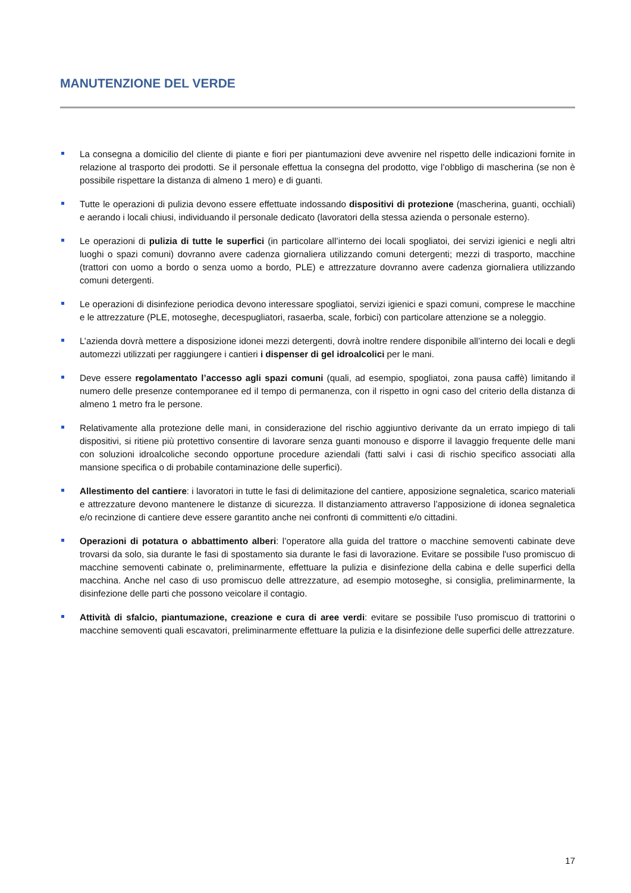MANUTENZIONE DEL VERDE
La consegna a domicilio del cliente di piante e fiori per piantumazioni deve avvenire nel rispetto delle indicazioni fornite in relazione al trasporto dei prodotti. Se il personale effettua la consegna del prodotto, vige l’obbligo di mascherina (se non è possibile rispettare la distanza di almeno 1 mero) e di guanti.
Tutte le operazioni di pulizia devono essere effettuate indossando dispositivi di protezione (mascherina, guanti, occhiali) e aerando i locali chiusi, individuando il personale dedicato (lavoratori della stessa azienda o personale esterno).
Le operazioni di pulizia di tutte le superfici (in particolare all’interno dei locali spogliatoi, dei servizi igienici e negli altri luoghi o spazi comuni) dovranno avere cadenza giornaliera utilizzando comuni detergenti; mezzi di trasporto, macchine (trattori con uomo a bordo o senza uomo a bordo, PLE) e attrezzature dovranno avere cadenza giornaliera utilizzando comuni detergenti.
Le operazioni di disinfezione periodica devono interessare spogliatoi, servizi igienici e spazi comuni, comprese le macchine e le attrezzature (PLE, motoseghe, decespugliatori, rasaerba, scale, forbici) con particolare attenzione se a noleggio.
L’azienda dovrà mettere a disposizione idonei mezzi detergenti, dovrà inoltre rendere disponibile all’interno dei locali e degli automezzi utilizzati per raggiungere i cantieri i dispenser di gel idroalcolici per le mani.
Deve essere regolamentato l’accesso agli spazi comuni (quali, ad esempio, spogliatoi, zona pausa caffè) limitando il numero delle presenze contemporanee ed il tempo di permanenza, con il rispetto in ogni caso del criterio della distanza di almeno 1 metro fra le persone.
Relativamente alla protezione delle mani, in considerazione del rischio aggiuntivo derivante da un errato impiego di tali dispositivi, si ritiene più protettivo consentire di lavorare senza guanti monouso e disporre il lavaggio frequente delle mani con soluzioni idroalcoliche secondo opportune procedure aziendali (fatti salvi i casi di rischio specifico associati alla mansione specifica o di probabile contaminazione delle superfici).
Allestimento del cantiere: i lavoratori in tutte le fasi di delimitazione del cantiere, apposizione segnaletica, scarico materiali e attrezzature devono mantenere le distanze di sicurezza. Il distanziamento attraverso l’apposizione di idonea segnaletica e/o recinzione di cantiere deve essere garantito anche nei confronti di committenti e/o cittadini.
Operazioni di potatura o abbattimento alberi: l’operatore alla guida del trattore o macchine semoventi cabinate deve trovarsi da solo, sia durante le fasi di spostamento sia durante le fasi di lavorazione. Evitare se possibile l'uso promiscuo di macchine semoventi cabinate o, preliminarmente, effettuare la pulizia e disinfezione della cabina e delle superfici della macchina. Anche nel caso di uso promiscuo delle attrezzature, ad esempio motoseghe, si consiglia, preliminarmente, la disinfezione delle parti che possono veicolare il contagio.
Attività di sfalcio, piantumazione, creazione e cura di aree verdi: evitare se possibile l'uso promiscuo di trattorini o macchine semoventi quali escavatori, preliminarmente effettuare la pulizia e la disinfezione delle superfici delle attrezzature.
17